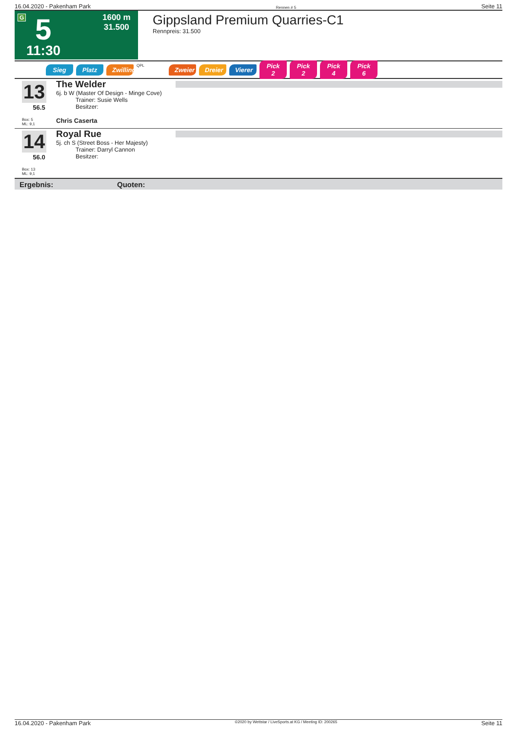16.04.2020 - Pakenham Park Rennen # 5 Seite 11
G 5
11:30
1600 m
31.500
Gippsland Premium Quarries-C1
Rennpreis: 31.500
Sieg Platz Zwilling QPL Zweier Dreier Vierer Pick 2 Pick 2 Pick 4 Pick 6
13
56.5
Box: 5
ML: 9,1
The Welder
6j. b W (Master Of Design - Minge Cove)
Trainer: Susie Wells
Besitzer:
Chris Caserta
14
56.0
Box: 13
ML: 9,1
Royal Rue
5j. ch S (Street Boss - Her Majesty)
Trainer: Darryl Cannon
Besitzer:
Ergebnis: Quoten:
16.04.2020 - Pakenham Park ©2020 by Wettstar / LiveSports.at KG / Meeting ID: 200265 Seite 11